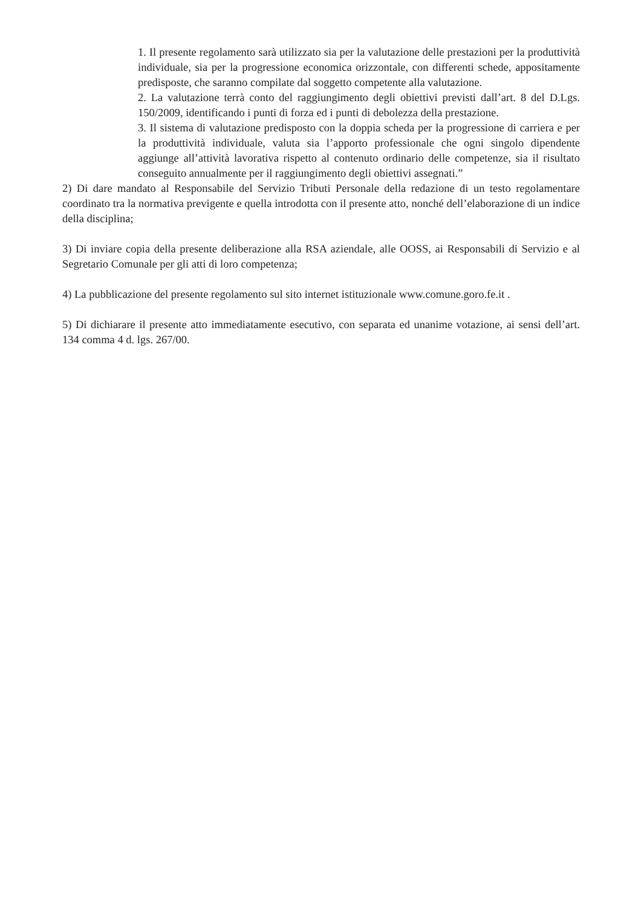1. Il presente regolamento sarà utilizzato sia per la valutazione delle prestazioni per la produttività individuale, sia per la progressione economica orizzontale, con differenti schede, appositamente predisposte, che saranno compilate dal soggetto competente alla valutazione.
2. La valutazione terrà conto del raggiungimento degli obiettivi previsti dall’art. 8 del D.Lgs. 150/2009, identificando i punti di forza ed i punti di debolezza della prestazione.
3. Il sistema di valutazione predisposto con la doppia scheda per la progressione di carriera e per la produttività individuale, valuta sia l’apporto professionale che ogni singolo dipendente aggiunge all’attività lavorativa rispetto al contenuto ordinario delle competenze, sia il risultato conseguito annualmente per il raggiungimento degli obiettivi assegnati.”
2) Di dare mandato al Responsabile del Servizio Tributi Personale della redazione di un testo regolamentare coordinato tra la normativa previgente e quella introdotta con il presente atto, nonché dell’elaborazione di un indice della disciplina;
3) Di inviare copia della presente deliberazione alla RSA aziendale, alle OOSS, ai Responsabili di Servizio e al Segretario Comunale per gli atti di loro competenza;
4) La pubblicazione del presente regolamento sul sito internet istituzionale www.comune.goro.fe.it .
5) Di dichiarare il presente atto immediatamente esecutivo, con separata ed unanime votazione, ai sensi dell’art. 134 comma 4 d. lgs. 267/00.